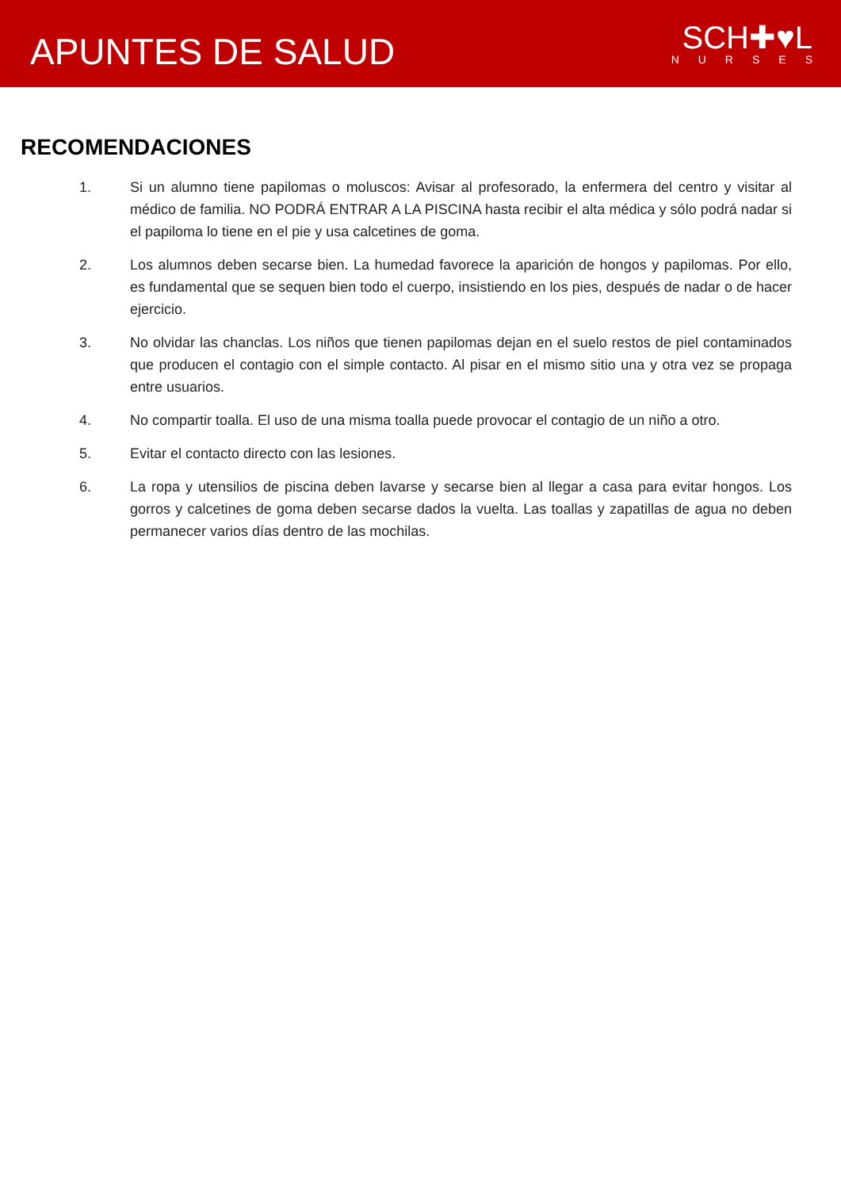APUNTES DE SALUD
SCH✚♥L
NURSES
RECOMENDACIONES
1. Si un alumno tiene papilomas o moluscos: Avisar al profesorado, la enfermera del centro y visitar al médico de familia. NO PODRÁ ENTRAR A LA PISCINA hasta recibir el alta médica y sólo podrá nadar si el papiloma lo tiene en el pie y usa calcetines de goma.
2. Los alumnos deben secarse bien. La humedad favorece la aparición de hongos y papilomas. Por ello, es fundamental que se sequen bien todo el cuerpo, insistiendo en los pies, después de nadar o de hacer ejercicio.
3. No olvidar las chanclas. Los niños que tienen papilomas dejan en el suelo restos de piel contaminados que producen el contagio con el simple contacto. Al pisar en el mismo sitio una y otra vez se propaga entre usuarios.
4. No compartir toalla. El uso de una misma toalla puede provocar el contagio de un niño a otro.
5. Evitar el contacto directo con las lesiones.
6. La ropa y utensilios de piscina deben lavarse y secarse bien al llegar a casa para evitar hongos. Los gorros y calcetines de goma deben secarse dados la vuelta. Las toallas y zapatillas de agua no deben permanecer varios días dentro de las mochilas.